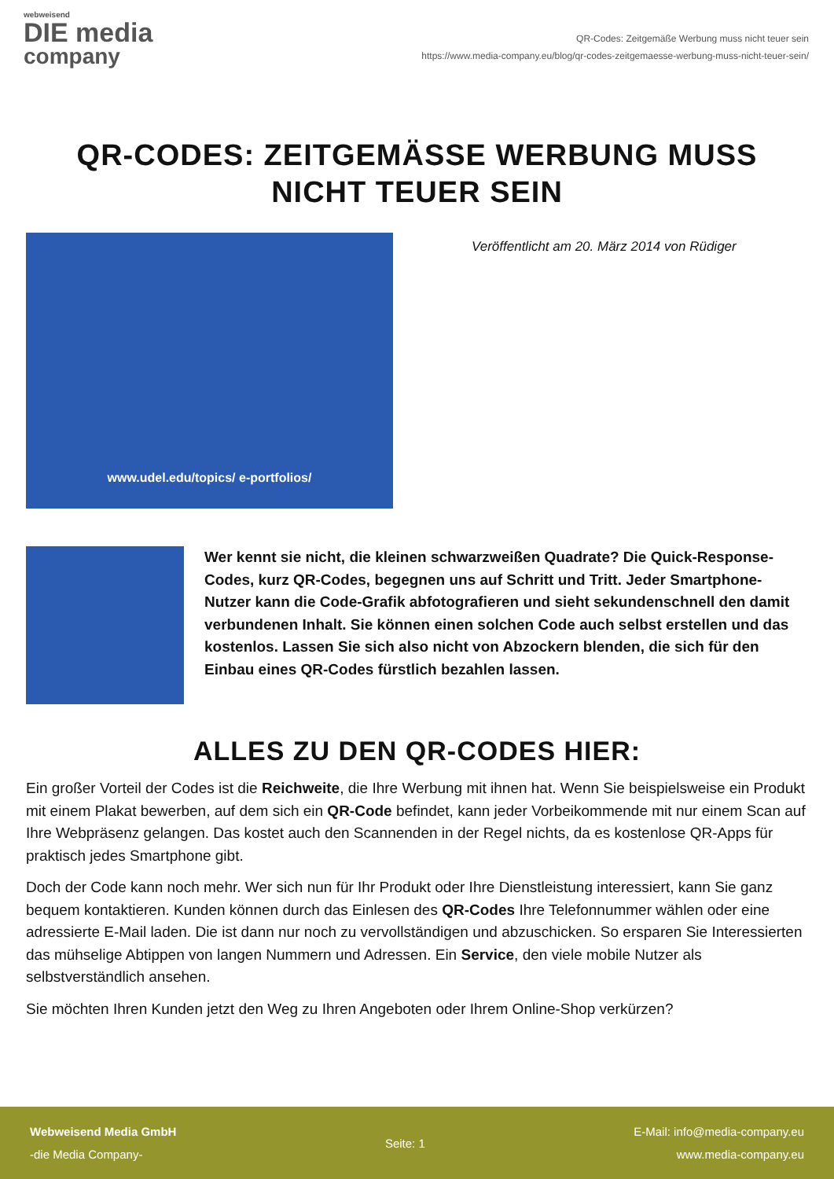webweisend
DIE media
company
QR-Codes: Zeitgemäße Werbung muss nicht teuer sein
https://www.media-company.eu/blog/qr-codes-zeitgemaesse-werbung-muss-nicht-teuer-sein/
QR-CODES: ZEITGEMÄSSE WERBUNG MUSS NICHT TEUER SEIN
www.udel.edu/topics/ e-portfolios/
Veröffentlicht am 20. März 2014 von Rüdiger
Wer kennt sie nicht, die kleinen schwarzweißen Quadrate? Die Quick-Response-Codes, kurz QR-Codes, begegnen uns auf Schritt und Tritt. Jeder Smartphone-Nutzer kann die Code-Grafik abfotografieren und sieht sekundenschnell den damit verbundenen Inhalt. Sie können einen solchen Code auch selbst erstellen und das kostenlos. Lassen Sie sich also nicht von Abzockern blenden, die sich für den Einbau eines QR-Codes fürstlich bezahlen lassen.
ALLES ZU DEN QR-CODES HIER:
Ein großer Vorteil der Codes ist die Reichweite, die Ihre Werbung mit ihnen hat. Wenn Sie beispielsweise ein Produkt mit einem Plakat bewerben, auf dem sich ein QR-Code befindet, kann jeder Vorbeikommende mit nur einem Scan auf Ihre Webpräsenz gelangen. Das kostet auch den Scannenden in der Regel nichts, da es kostenlose QR-Apps für praktisch jedes Smartphone gibt.
Doch der Code kann noch mehr. Wer sich nun für Ihr Produkt oder Ihre Dienstleistung interessiert, kann Sie ganz bequem kontaktieren. Kunden können durch das Einlesen des QR-Codes Ihre Telefonnummer wählen oder eine adressierte E-Mail laden. Die ist dann nur noch zu vervollständigen und abzuschicken. So ersparen Sie Interessierten das mühselige Abtippen von langen Nummern und Adressen. Ein Service, den viele mobile Nutzer als selbstverständlich ansehen.
Sie möchten Ihren Kunden jetzt den Weg zu Ihren Angeboten oder Ihrem Online-Shop verkürzen?
Webweisend Media GmbH
-die Media Company-
Seite: 1
E-Mail: info@media-company.eu
www.media-company.eu